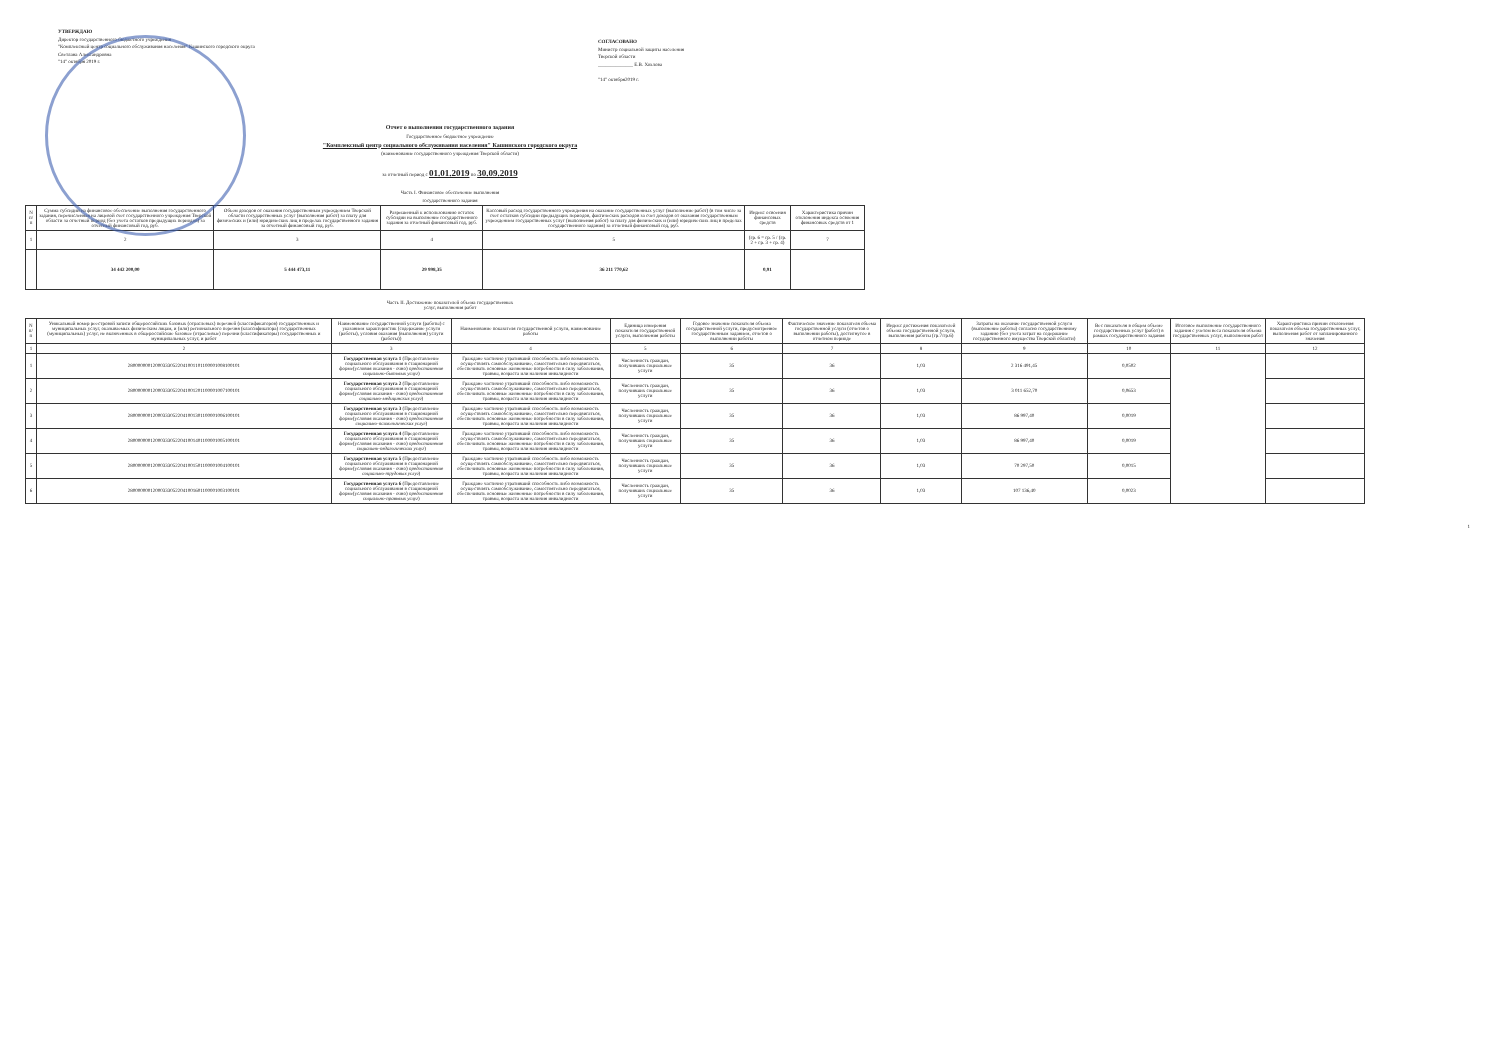УТВЕРЖДАЮ
Директор государственного бюджетного учреждения
"Комплексный центр социального обслуживания населения" Кашинского городского округа
Светлана Александровна
"14" октября 2019 г.
СОГЛАСОВАНО
Министр социальной защиты населения
Тверской области
______________ Е.В. Хохлова
"14" октября2019 г.
Отчет о выполнении государственного задания
Государственное бюджетное учреждение
"Комплексный центр социального обслуживания населения" Кашинского городского округа
(наименование государственного учреждения Тверской области)
за отчетный период с 01.01.2019 по 30.09.2019
Часть I. Финансовое обеспечение выполнения
государственного задания
| N п/п | Сумма субсидии на финансовое обеспечение выполнения государственного задания, перечисленная на лицевой счет государственного учреждения Тверской области за отчетный период (без учета остатков предыдущих периодов) за отчетный финансовый год, руб. | Объем доходов от оказания государственным учреждением Тверской области государственных услуг (выполнения работ) за плату для физических и (или) юридических лиц в пределах государственного задания за отчетный финансовый год, руб. | Разрешенный к использованию остаток субсидии на выполнение государственного задания за отчетный финансовый год, руб. | Кассовый расход государственного учреждения на оказание государственных услуг (выполнение работ) (в том числе за счет остатков субсидии предыдущих периодов, фактических расходов за счет доходов от оказания государственным учреждением государственных услуг (выполнения работ) за плату для физических и (или) юридических лиц в пределах государственного задания) за отчетный финансовый год, руб. | Индекс освоения финансовых средств | Характеристика причин отклонения индекса освоения финансовых средств от 1 |
| --- | --- | --- | --- | --- | --- | --- |
| 1 | 2 | 3 | 4 | 5 | (гр. 6 = гр. 5 / (гр. 2 + гр. 3 + гр. 4) | 7 |
| | 34 442 200,00 | 5 444 473,11 | 29 998,35 | 36 211 770,62 | 0,91 | |
Часть II. Достижение показателей объема государственных
услуг, выполнения работ
| N п/п | Уникальный номер реестровой записи общероссийских базовых (отраслевых) перечней (классификаторов) государственных и муниципальных услуг, оказываемых физическим лицам, и (или) регионального перечня (классификатора) государственных (муниципальных) услуг, не включенных в общероссийские базовые (отраслевые) перечни (классификаторы) государственных и муниципальных услуг, и работ | Наименование государственной услуги (работы) с указанием характеристик (содержание услуги (работы), условия оказания (выполнения) услуги (работы)) | Наименование показателя государственной услуги, наименование работы | Единица измерения показателя государственной услуги, выполнения работы | Годовое значение показателя объема государственной услуги, предусмотренное государственным заданием, отчетов о выполнении работы | Фактическое значение показателя объема государственной услуги (отчетов о выполнении работы), достигнутое в отчетном периоде | Индекс достижения показателей объема государственной услуги, выполнения работы (гр.7/гр.6) | Затраты на оказание государственной услуги (выполнение работы) согласно государственному заданию (без учета затрат на содержание государственного имущества Тверской области) | Вес показателя в общем объеме государственных услуг (работ) в рамках государственного задания | Итоговое выполнение государственного задания с учетом веса показателя объема государственных услуг, выполнения работ | Характеристика причин отклонения показателя объема государственных услуг, выполнения работ от запланированного значения |
| --- | --- | --- | --- | --- | --- | --- | --- | --- | --- | --- | --- |
| 1 | 2 | 3 | 4 | 5 | 6 | 7 | 8 | 9 | 10 | 11 | 12 |
| 1 | 280000000120003330522041001101100001008100101 | Государственная услуга 1 (Предоставление социального обслуживания в стационарной форме(условия оказания - очно) предоставление социально-бытовых услуг ) | Граждане частично утративший способность либо возможность осуществлять самообслуживание, самостоятельно передвигаться, обеспечивать основные жизненные потребности в силу заболевания, травмы, возраста или наличия инвалидности | Численность граждан, получивших социальные услуги | 35 | 36 | 1,03 | 2 316 491,45 | 0,0502 | | |
| 2 | 280000000120003330522041001201100001007100101 | Государственная услуга 2 (Предоставление социального обслуживания в стационарной форме(условия оказания - очно) предоставление социально-медицинских услуг ) | Граждане частично утративший способность либо возможность осуществлять самообслуживание, самостоятельно передвигаться, обеспечивать основные жизненные потребности в силу заболевания, травмы, возраста или наличия инвалидности | Численность граждан, получивших социальные услуги | 35 | 36 | 1,03 | 3 011 652,70 | 0,0653 | | |
| 3 | 280000000120003330522041001301100001006100101 | Государственная услуга 3 (Предоставление социального обслуживания в стационарной форме(условия оказания - очно) предоставление социально-психологических услуг ) | Граждане частично утративший способность либо возможность осуществлять самообслуживание, самостоятельно передвигаться, обеспечивать основные жизненные потребности в силу заболевания, травмы, возраста или наличия инвалидности | Численность граждан, получивших социальные услуги | 35 | 36 | 1,03 | 86 997,40 | 0,0019 | | |
| 4 | 280000000120003330522041001401100001005100101 | Государственная услуга 4 (Предоставление социального обслуживания в стационарной форме(условия оказания - очно) предоставление социально-педагогических услуг ) | Граждане частично утративший способность либо возможность осуществлять самообслуживание, самостоятельно передвигаться, обеспечивать основные жизненные потребности в силу заболевания, травмы, возраста или наличия инвалидности | Численность граждан, получивших социальные услуги | 35 | 36 | 1,03 | 86 997,40 | 0,0019 | | |
| 5 | 280000000120003330522041001501100001004100101 | Государственная услуга 5 (Предоставление социального обслуживания в стационарной форме(условия оказания - очно) предоставление социально-трудовых услуг ) | Граждане частично утративший способность либо возможность осуществлять самообслуживание, самостоятельно передвигаться, обеспечивать основные жизненные потребности в силу заболевания, травмы, возраста или наличия инвалидности | Численность граждан, получивших социальные услуги | 35 | 36 | 1,03 | 70 297,50 | 0,0015 | | |
| 6 | 280000000120003330522041001601100001003100101 | Государственная услуга 6 (Предоставление социального обслуживания в стационарной форме(условия оказания - очно) предоставление социально-правовых услуг ) | Граждане частично утративший способность либо возможность осуществлять самообслуживание, самостоятельно передвигаться, обеспечивать основные жизненные потребности в силу заболевания, травмы, возраста или наличия инвалидности | Численность граждан, получивших социальные услуги | 35 | 36 | 1,03 | 107 136,40 | 0,0023 | | |
1